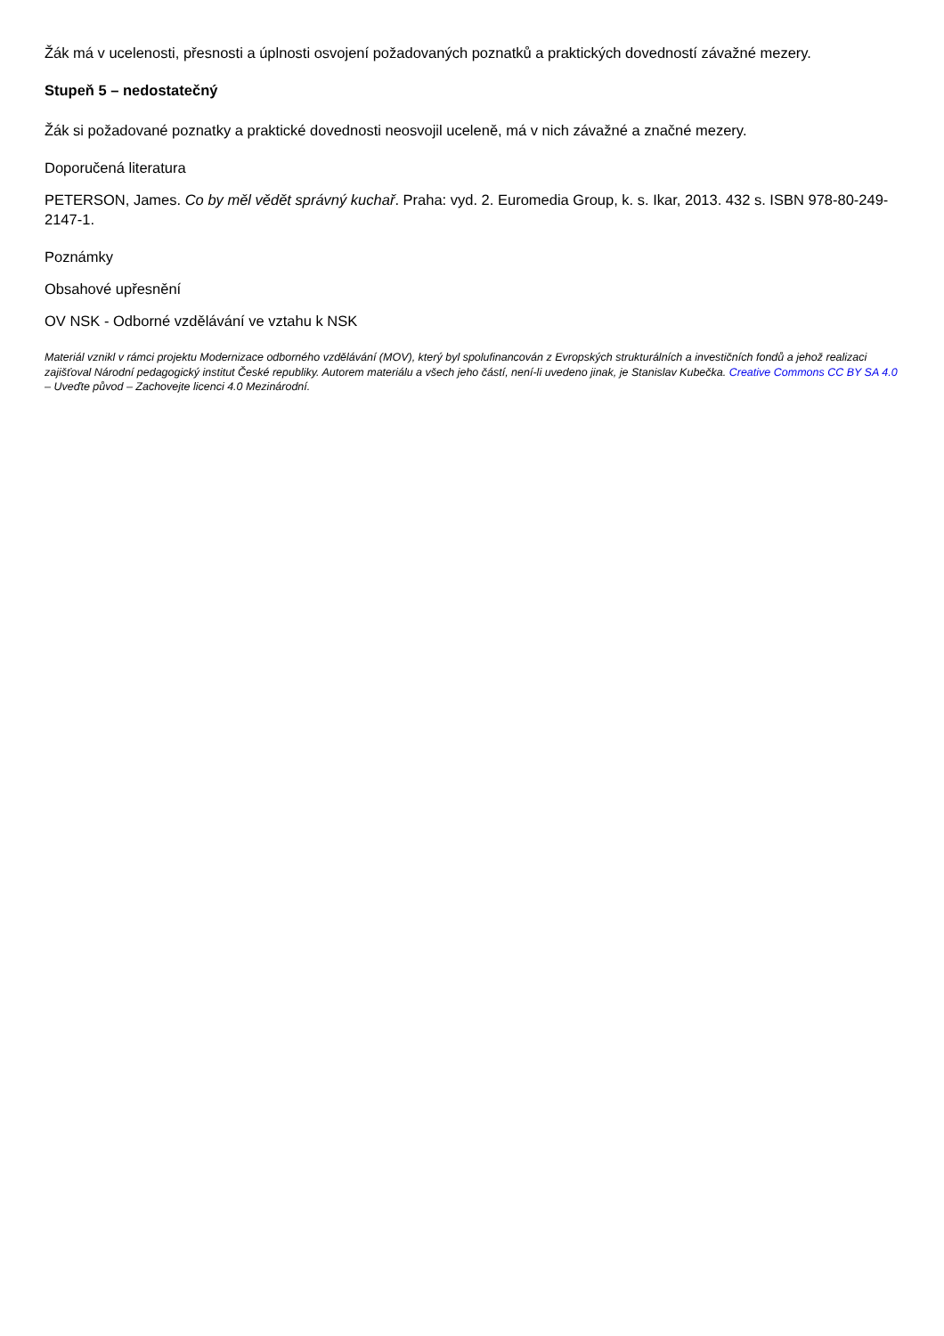Žák má v ucelenosti, přesnosti a úplnosti osvojení požadovaných poznatků a praktických dovedností závažné mezery.
Stupeň 5 – nedostatečný
Žák si požadované poznatky a praktické dovednosti neosvojil uceleně, má v nich závažné a značné mezery.
Doporučená literatura
PETERSON, James. Co by měl vědět správný kuchař. Praha: vyd. 2. Euromedia Group, k. s. Ikar, 2013. 432 s. ISBN 978-80-249-2147-1.
Poznámky
Obsahové upřesnění
OV NSK - Odborné vzdělávání ve vztahu k NSK
Materiál vznikl v rámci projektu Modernizace odborného vzdělávání (MOV), který byl spolufinancován z Evropských strukturálních a investičních fondů a jehož realizaci zajišťoval Národní pedagogický institut České republiky. Autorem materiálu a všech jeho částí, není-li uvedeno jinak, je Stanislav Kubečka. Creative Commons CC BY SA 4.0 – Uveďte původ – Zachovejte licenci 4.0 Mezinárodní.